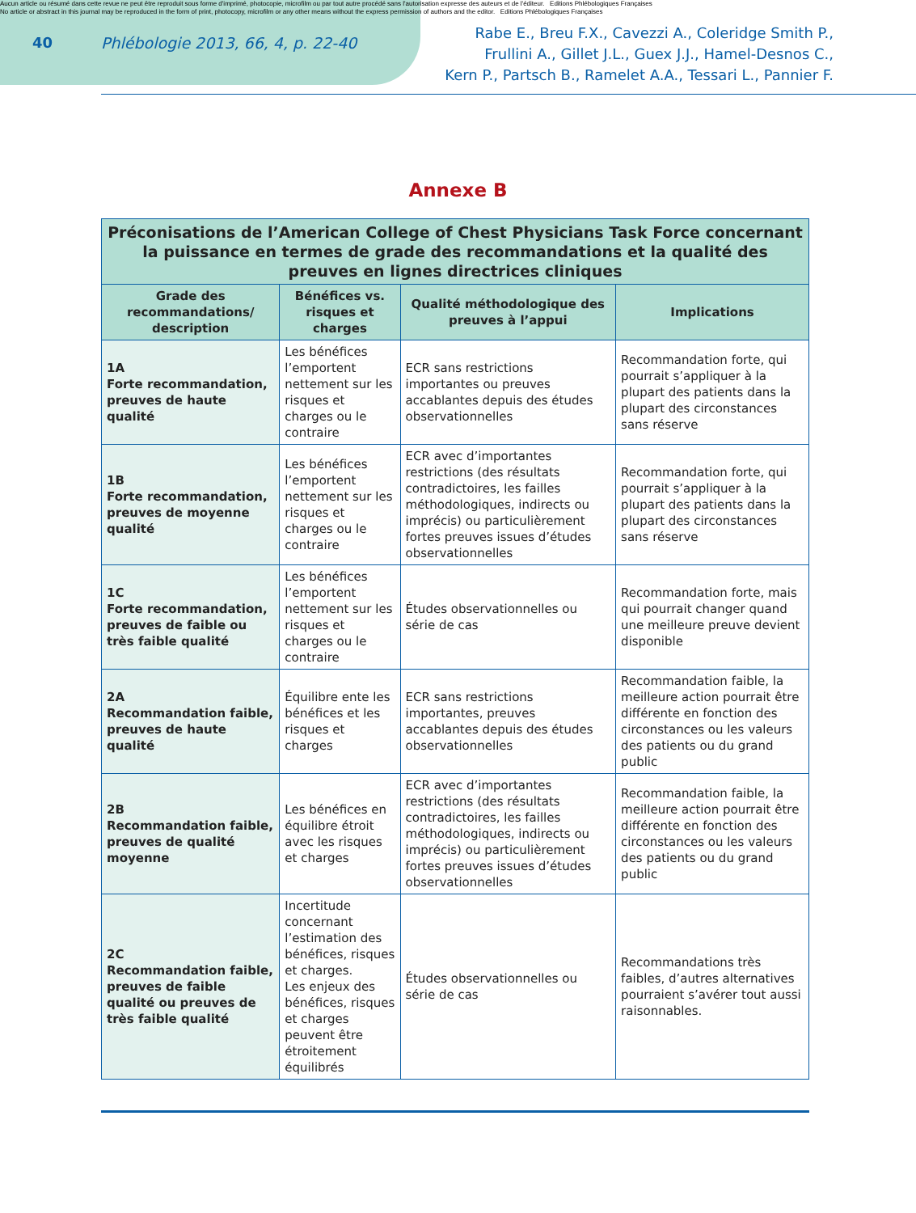Aucun article ou résumé dans cette revue ne peut être reproduit sous forme d'imprimé, photocopie, microfilm ou par tout autre procédé sans l'autorisation expresse des auteurs et de l'éditeur. Editions Phlébologiques Françaises
No article or abstract in this journal may be reproduced in the form of print, photocopy, microfilm or any other means without the express permission of authors and the editor. Editions Phlébologiques Françaises
40 Phlébologie 2013, 66, 4, p. 22-40
Rabe E., Breu F.X., Cavezzi A., Coleridge Smith P.,
Frullini A., Gillet J.L., Guex J.J., Hamel-Desnos C.,
Kern P., Partsch B., Ramelet A.A., Tessari L., Pannier F.
Annexe B
| Préconisations de l’American College of Chest Physicians Task Force concernant la puissance en termes de grade des recommandations et la qualité des preuves en lignes directrices cliniques | | | |
| --- | --- | --- | --- |
| Grade des recommandations/ description | Bénéfices vs. risques et charges | Qualité méthodologique des preuves à l’appui | Implications |
| 1A Forte recommandation, preuves de haute qualité | Les bénéfices l’emportent nettement sur les risques et charges ou le contraire | ECR sans restrictions importantes ou preuves accablantes depuis des études observationnelles | Recommandation forte, qui pourrait s’appliquer à la plupart des patients dans la plupart des circonstances sans réserve |
| 1B Forte recommandation, preuves de moyenne qualité | Les bénéfices l’emportent nettement sur les risques et charges ou le contraire | ECR avec d’importantes restrictions (des résultats contradictoires, les failles méthodologiques, indirects ou imprécis) ou particulièrement fortes preuves issues d’études observationnelles | Recommandation forte, qui pourrait s’appliquer à la plupart des patients dans la plupart des circonstances sans réserve |
| 1C Forte recommandation, preuves de faible ou très faible qualité | Les bénéfices l’emportent nettement sur les risques et charges ou le contraire | Études observationnelles ou série de cas | Recommandation forte, mais qui pourrait changer quand une meilleure preuve devient disponible |
| 2A Recommandation faible, preuves de haute qualité | Équilibre ente les bénéfices et les risques et charges | ECR sans restrictions importantes, preuves accablantes depuis des études observationnelles | Recommandation faible, la meilleure action pourrait être différente en fonction des circonstances ou les valeurs des patients ou du grand public |
| 2B Recommandation faible, preuves de qualité moyenne | Les bénéfices en équilibre étroit avec les risques et charges | ECR avec d’importantes restrictions (des résultats contradictoires, les failles méthodologiques, indirects ou imprécis) ou particulièrement fortes preuves issues d’études observationnelles | Recommandation faible, la meilleure action pourrait être différente en fonction des circonstances ou les valeurs des patients ou du grand public |
| 2C Recommandation faible, preuves de faible qualité ou preuves de très faible qualité | Incertitude concernant l’estimation des bénéfices, risques et charges. Les enjeux des bénéfices, risques et charges peuvent être étroitement équilibrés | Études observationnelles ou série de cas | Recommandations très faibles, d’autres alternatives pourraient s’avérer tout aussi raisonnables. |